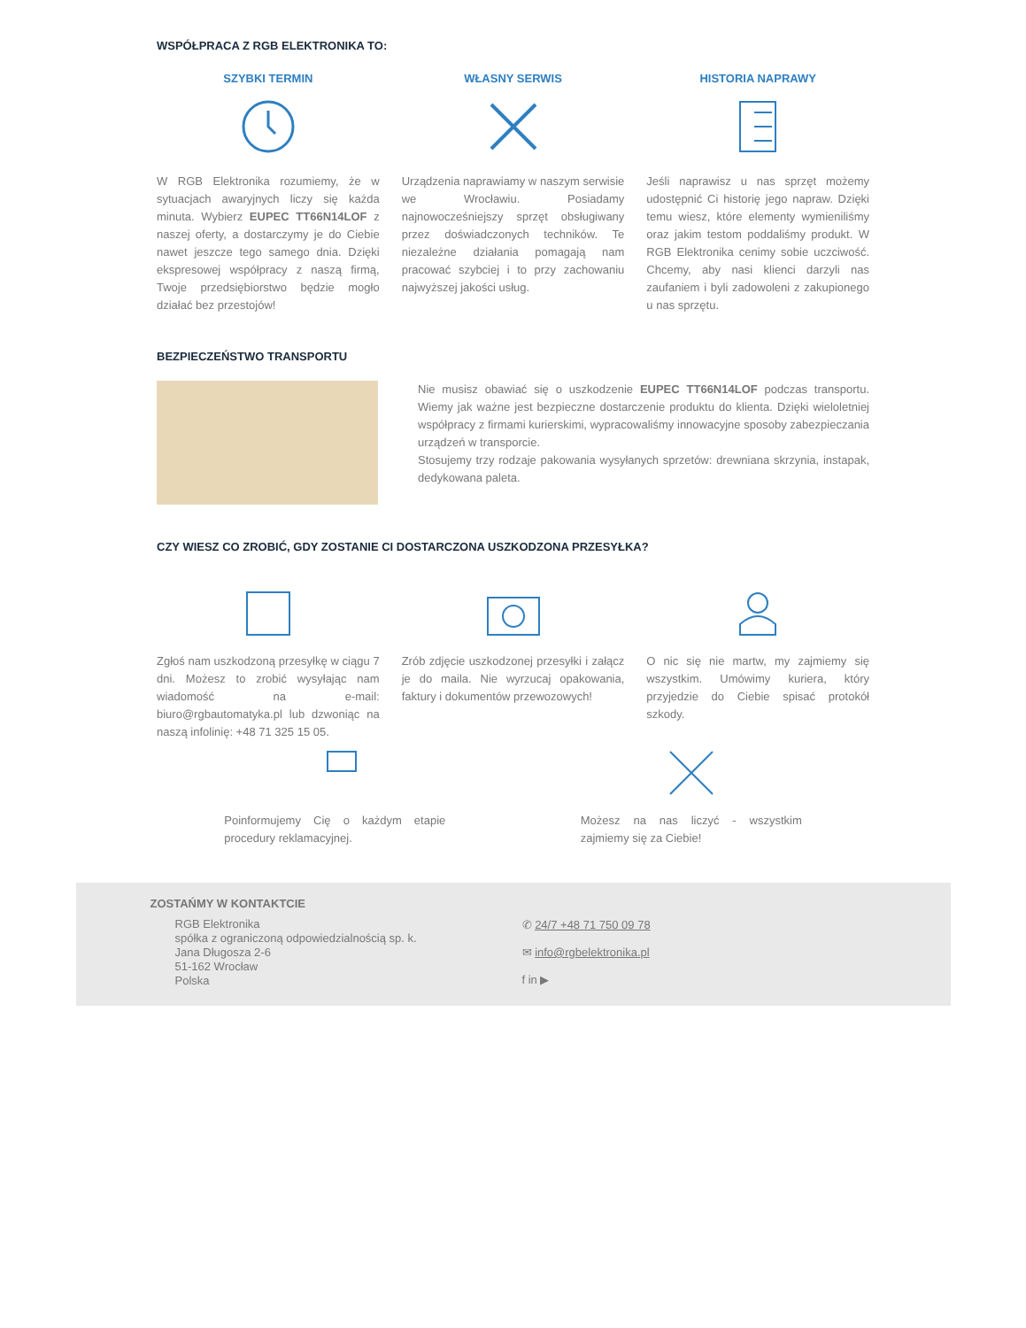WSPÓŁPRACA Z RGB ELEKTRONIKA TO:
SZYBKI TERMIN
W RGB Elektronika rozumiemy, że w sytuacjach awaryjnych liczy się każda minuta. Wybierz EUPEC TT66N14LOF z naszej oferty, a dostarczymy je do Ciebie nawet jeszcze tego samego dnia. Dzięki ekspresowej współpracy z naszą firmą, Twoje przedsiębiorstwo będzie mogło działać bez przestojów!
WŁASNY SERWIS
Urządzenia naprawiamy w naszym serwisie we Wrocławiu. Posiadamy najnowocześniejszy sprzęt obsługiwany przez doświadczonych techników. Te niezależne działania pomagają nam pracować szybciej i to przy zachowaniu najwyższej jakości usług.
HISTORIA NAPRAWY
Jeśli naprawisz u nas sprzęt możemy udostępnić Ci historię jego napraw. Dzięki temu wiesz, które elementy wymieniliśmy oraz jakim testom poddaliśmy produkt. W RGB Elektronika cenimy sobie uczciwość. Chcemy, aby nasi klienci darzyli nas zaufaniem i byli zadowoleni z zakupionego u nas sprzętu.
BEZPIECZEŃSTWO TRANSPORTU
Nie musisz obawiać się o uszkodzenie EUPEC TT66N14LOF podczas transportu. Wiemy jak ważne jest bezpieczne dostarczenie produktu do klienta. Dzięki wieloletniej współpracy z firmami kurierskimi, wypracowaliśmy innowacyjne sposoby zabezpieczania urządzeń w transporcie.
Stosujemy trzy rodzaje pakowania wysyłanych sprzetów: drewniana skrzynia, instapak, dedykowana paleta.
CZY WIESZ CO ZROBIĆ, GDY ZOSTANIE CI DOSTARCZONA USZKODZONA PRZESYŁKA?
Zgłoś nam uszkodzoną przesyłkę w ciągu 7 dni. Możesz to zrobić wysyłając nam wiadomość na e-mail: biuro@rgbautomatyka.pl lub dzwoniąc na naszą infolinię: +48 71 325 15 05.
Zrób zdjęcie uszkodzonej przesyłki i załącz je do maila. Nie wyrzucaj opakowania, faktury i dokumentów przewozowych!
O nic się nie martw, my zajmiemy się wszystkim. Umówimy kuriera, który przyjedzie do Ciebie spisać protokół szkody.
Poinformujemy Cię o każdym etapie procedury reklamacyjnej.
Możesz na nas liczyć - wszystkim zajmiemy się za Ciebie!
ZOSTAŃMY W KONTAKTCIE
RGB Elektronika
spółka z ograniczoną odpowiedzialnością sp. k.
Jana Długosza 2-6
51-162 Wrocław
Polska
✆ 24/7 +48 71 750 09 78
✉ info@rgbelektronika.pl
f in ▶